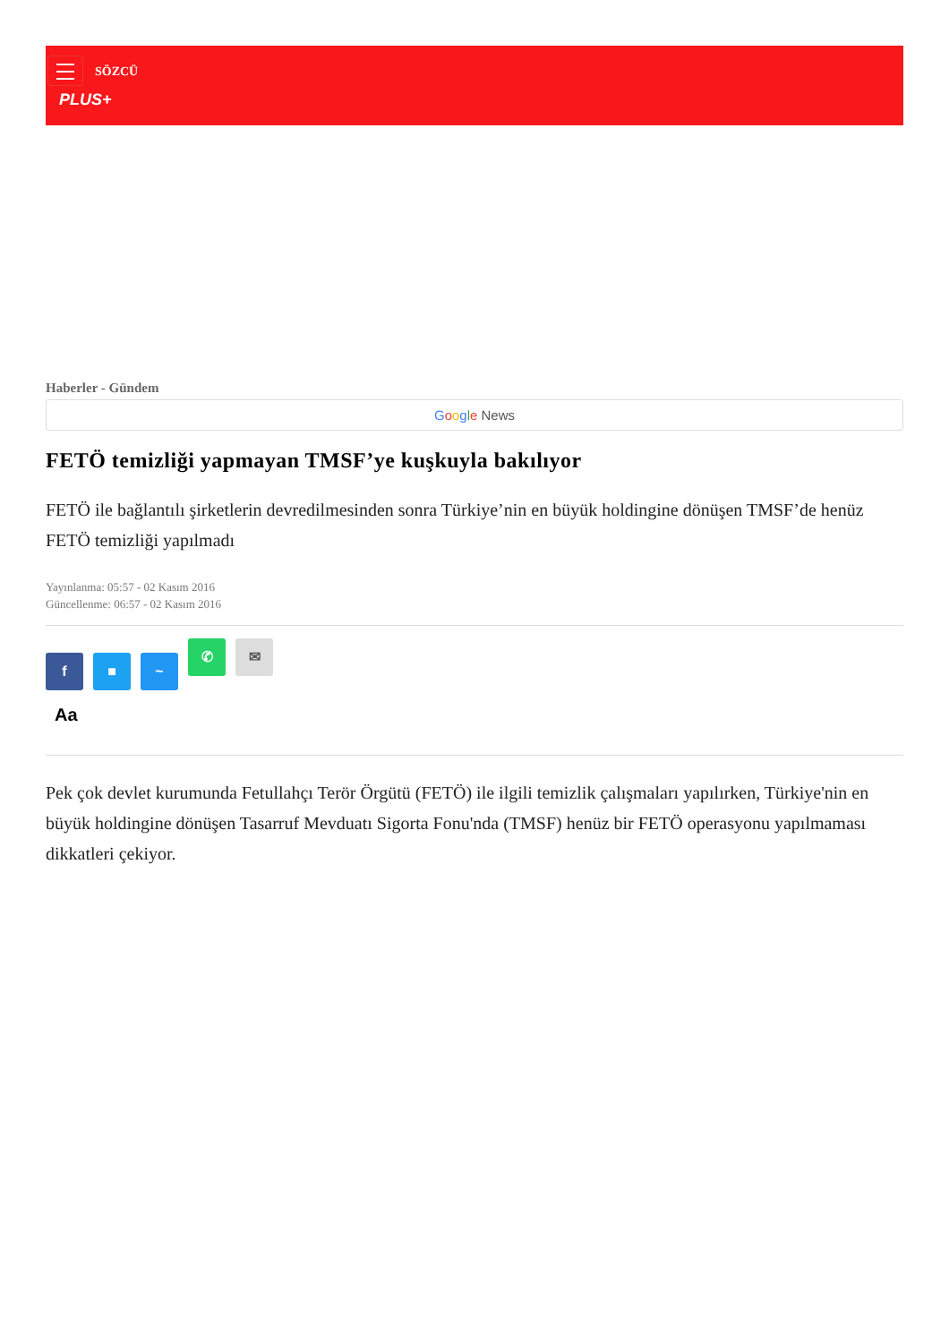SÖZCÜ
PLUS+
Haberler - Gündem
Google News
FETÖ temizliği yapmayan TMSF’ye kuşkuyla bakılıyor
FETÖ ile bağlantılı şirketlerin devredilmesinden sonra Türkiye’nin en büyük holdingine dönüşen TMSF’de henüz FETÖ temizliği yapılmadı
Yayınlanma: 05:57 - 02 Kasım 2016
Güncellenme: 06:57 - 02 Kasım 2016
f ■ ~ ✆ ✉
Aa
Pek çok devlet kurumunda Fetullahçı Terör Örgütü (FETÖ) ile ilgili temizlik çalışmaları yapılırken, Türkiye'nin en büyük holdingine dönüşen Tasarruf Mevduatı Sigorta Fonu'nda (TMSF) henüz bir FETÖ operasyonu yapılmaması dikkatleri çekiyor.